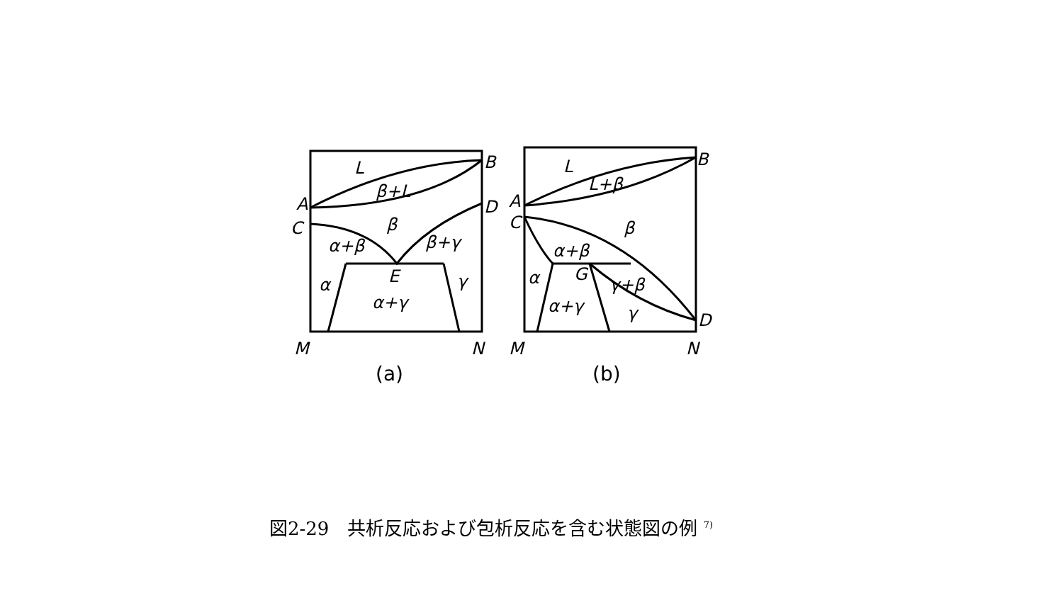L
β+L
A
B
C
D
β
α+β
β+γ
α
E
γ
α+γ
M
N
L
L+β
A
B
C
β
α+β
α
G
γ+β
α+γ
γ
D
M
N
(a)
(b)
図2-29　共析反応および包析反応を含む状態図の例 <sup>7)</sup>